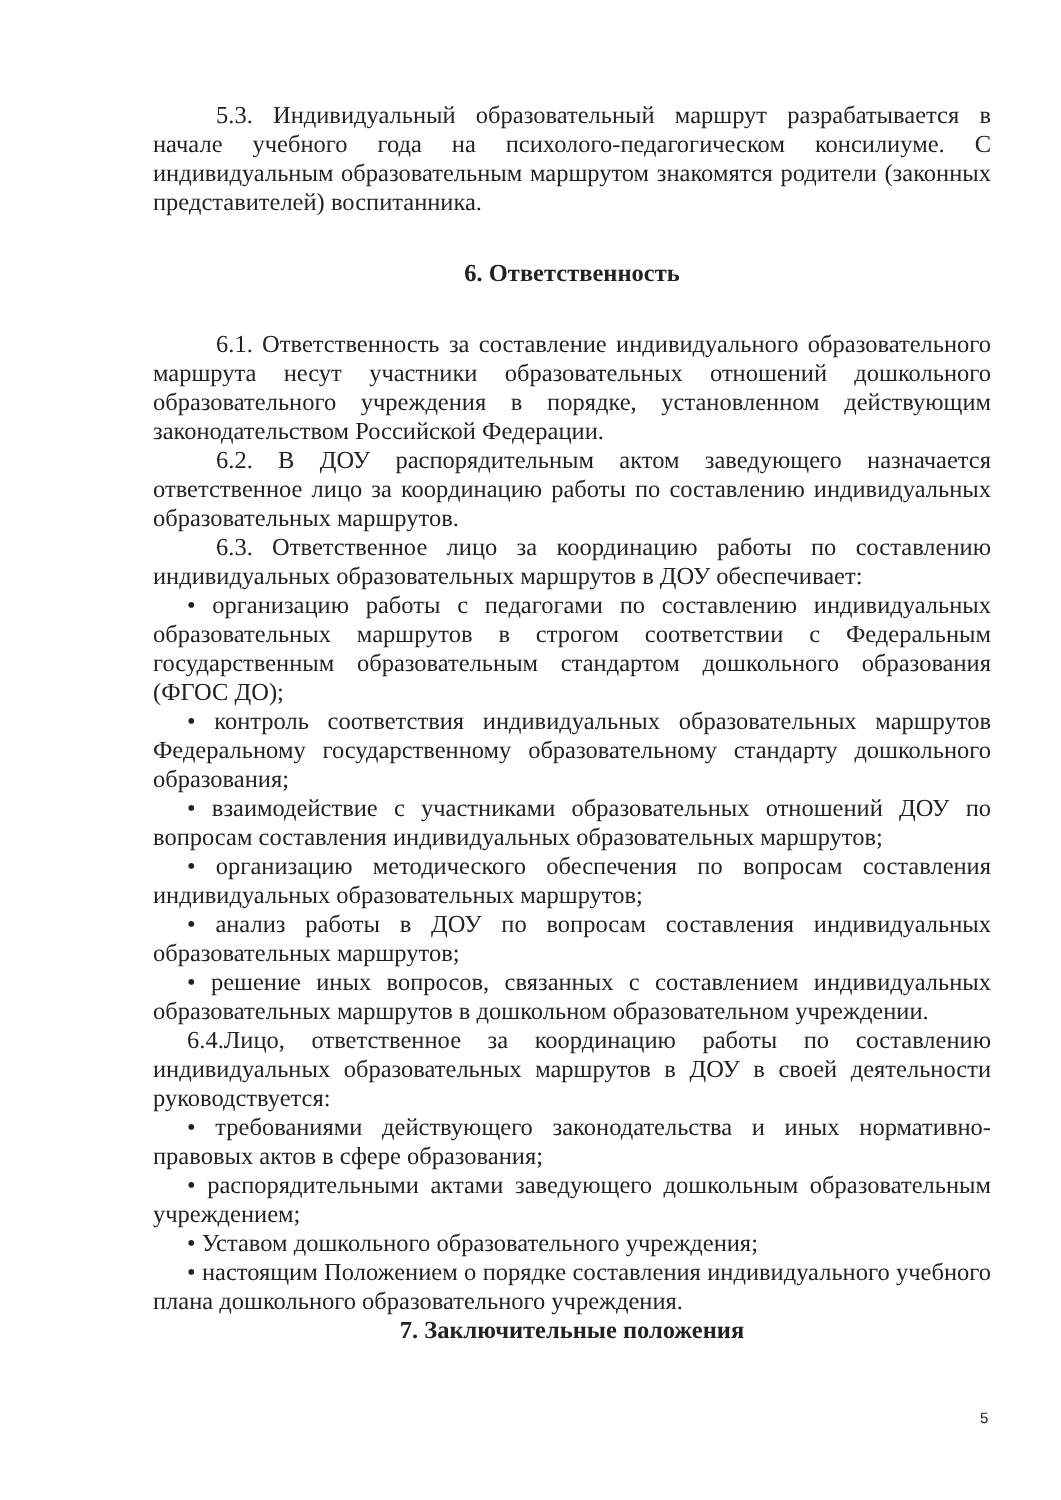5.3. Индивидуальный образовательный маршрут разрабатывается в начале учебного года на психолого-педагогическом консилиуме. С индивидуальным образовательным маршрутом знакомятся родители (законных представителей) воспитанника.
6. Ответственность
6.1. Ответственность за составление индивидуального образовательного маршрута несут участники образовательных отношений дошкольного образовательного учреждения в порядке, установленном действующим законодательством Российской Федерации.
6.2. В ДОУ распорядительным актом заведующего назначается ответственное лицо за координацию работы по составлению индивидуальных образовательных маршрутов.
6.3. Ответственное лицо за координацию работы по составлению индивидуальных образовательных маршрутов в ДОУ обеспечивает:
• организацию работы с педагогами по составлению индивидуальных образовательных маршрутов в строгом соответствии с Федеральным государственным образовательным стандартом дошкольного образования (ФГОС ДО);
• контроль соответствия индивидуальных образовательных маршрутов Федеральному государственному образовательному стандарту дошкольного образования;
• взаимодействие с участниками образовательных отношений ДОУ по вопросам составления индивидуальных образовательных маршрутов;
• организацию методического обеспечения по вопросам составления индивидуальных образовательных маршрутов;
• анализ работы в ДОУ по вопросам составления индивидуальных образовательных маршрутов;
• решение иных вопросов, связанных с составлением индивидуальных образовательных маршрутов в дошкольном образовательном учреждении.
6.4.Лицо, ответственное за координацию работы по составлению индивидуальных образовательных маршрутов в ДОУ в своей деятельности руководствуется:
• требованиями действующего законодательства и иных нормативно-правовых актов в сфере образования;
• распорядительными актами заведующего дошкольным образовательным учреждением;
• Уставом дошкольного образовательного учреждения;
• настоящим Положением о порядке составления индивидуального учебного плана дошкольного образовательного учреждения.
7. Заключительные положения
5